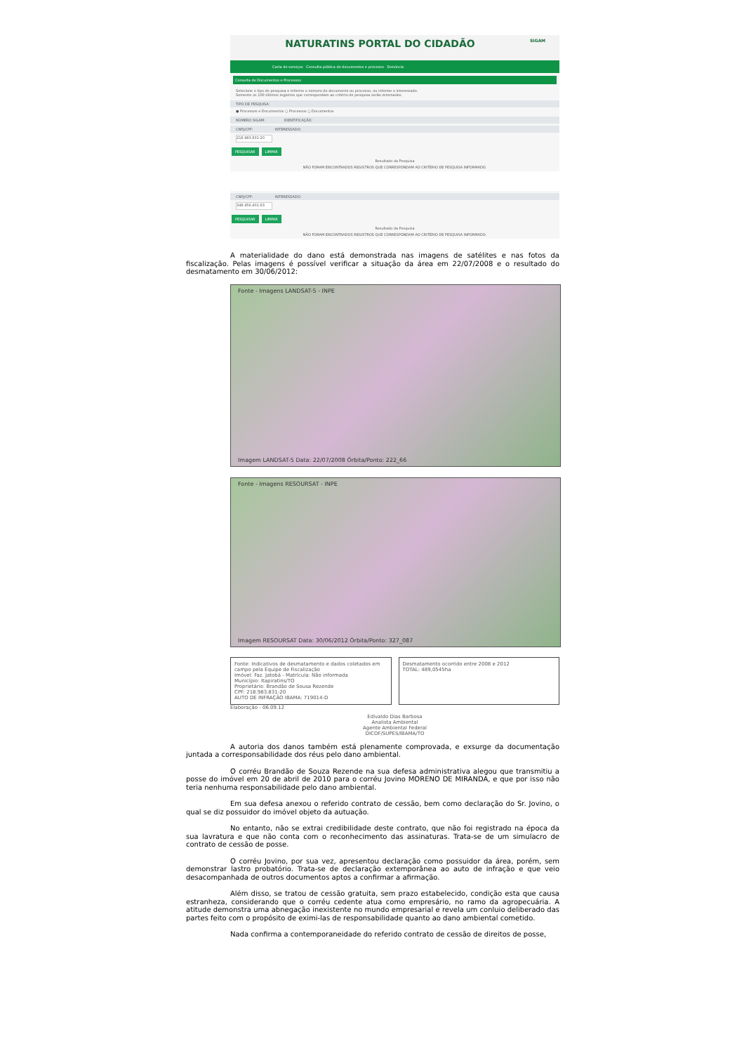NATURATINS PORTAL DO CIDADÃO SIGAM
Carta de serviços Consulta pública de documentos e processo Denúncia
Consulta de Documentos e Processos
Selecione o tipo de pesquisa e informe o número do documento ou processo, ou informe o interessado.
Somente os 100 últimos registros que correspondam ao critério de pesquisa serão retornados.
TIPO DE PESQUISA:
● Processos e Documentos ○ Processos ○ Documentos
NÚMERO SIGAM: IDENTIFICAÇÃO:
CNPJ/CPF: INTERESSADO:
218.983.831-20
PESQUISAR LIMPAR
Resultado da Pesquisa
NÃO FORAM ENCONTRADOS REGISTROS QUE CORRESPONDAM AO CRITÉRIO DE PESQUISA INFORMADO.
CNPJ/CPF: INTERESSADO:
348.456.401-63
PESQUISAR LIMPAR
Resultado da Pesquisa
NÃO FORAM ENCONTRADOS REGISTROS QUE CORRESPONDAM AO CRITÉRIO DE PESQUISA INFORMADO.
A materialidade do dano está demonstrada nas imagens de satélites e nas fotos da fiscalização. Pelas imagens é possível verificar a situação da área em 22/07/2008 e o resultado do desmatamento em 30/06/2012:
Fonte - Imagens LANDSAT-5 - INPE
Imagem LANDSAT-5 Data: 22/07/2008 Órbita/Ponto: 222_66
Fonte - Imagens RESOURSAT - INPE
Imagem RESOURSAT Data: 30/06/2012 Órbita/Ponto: 327_087
Fonte: Indicativos de desmatamento e dados coletados em campo pela Equipe de Fiscalização
Imóvel: Faz. Jatobá - Matrícula: Não informada
Município: Itapiratins/TO
Proprietário: Brandão de Sousa Rezende
CPF: 218.983.831-20
AUTO DE INFRAÇÃO IBAMA: 719014-D
Desmatamento ocorrido entre 2008 e 2012
TOTAL: 489,0545ha
Elaboração - 06.09.12
Edivaldo Dias Barbosa
Analista Ambiental
Agente Ambiental Federal
DICOF/SUPES/IBAMA/TO
A autoria dos danos também está plenamente comprovada, e exsurge da documentação juntada a corresponsabilidade dos réus pelo dano ambiental.
O corréu Brandão de Souza Rezende na sua defesa administrativa alegou que transmitiu a posse do imóvel em 20 de abril de 2010 para o corréu Jovino MORENO DE MIRANDA, e que por isso não teria nenhuma responsabilidade pelo dano ambiental.
Em sua defesa anexou o referido contrato de cessão, bem como declaração do Sr. Jovino, o qual se diz possuidor do imóvel objeto da autuação.
No entanto, não se extrai credibilidade deste contrato, que não foi registrado na época da sua lavratura e que não conta com o reconhecimento das assinaturas. Trata-se de um simulacro de contrato de cessão de posse.
O corréu Jovino, por sua vez, apresentou declaração como possuidor da área, porém, sem demonstrar lastro probatório. Trata-se de declaração extemporânea ao auto de infração e que veio desacompanhada de outros documentos aptos a confirmar a afirmação.
Além disso, se tratou de cessão gratuita, sem prazo estabelecido, condição esta que causa estranheza, considerando que o corréu cedente atua como empresário, no ramo da agropecuária. A atitude demonstra uma abnegação inexistente no mundo empresarial e revela um conluio deliberado das partes feito com o propósito de eximi-las de responsabilidade quanto ao dano ambiental cometido.
Nada confirma a contemporaneidade do referido contrato de cessão de direitos de posse,